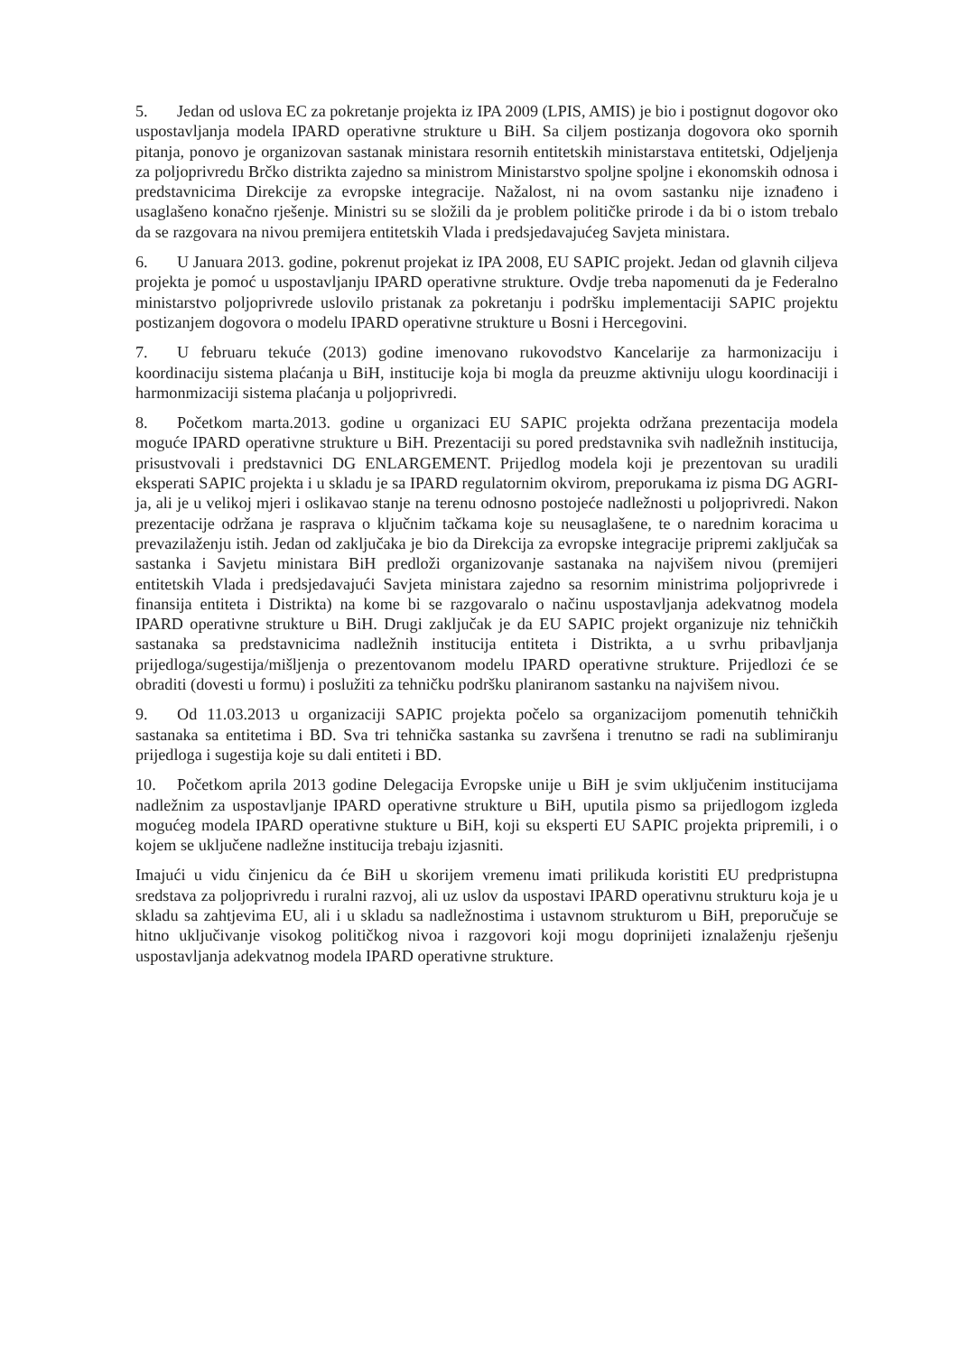5. Jedan od uslova EC za pokretanje projekta iz IPA 2009 (LPIS, AMIS) je bio i postignut dogovor oko uspostavljanja modela IPARD operativne strukture u BiH. Sa ciljem postizanja dogovora oko spornih pitanja, ponovo je organizovan sastanak ministara resornih entitetskih ministarstava entitetski, Odjeljenja za poljoprivredu Brčko distrikta zajedno sa ministrom Ministarstvo spoljne spoljne i ekonomskih odnosa i predstavnicima Direkcije za evropske integracije. Nažalost, ni na ovom sastanku nije iznađeno i usaglašeno konačno rješenje. Ministri su se složili da je problem političke prirode i da bi o istom trebalo da se razgovara na nivou premijera entitetskih Vlada i predsjedavajućeg Savjeta ministara.
6. U Januara 2013. godine, pokrenut projekat iz IPA 2008, EU SAPIC projekt. Jedan od glavnih ciljeva projekta je pomoć u uspostavljanju IPARD operativne strukture. Ovdje treba napomenuti da je Federalno ministarstvo poljoprivrede uslovilo pristanak za pokretanju i podršku implementaciji SAPIC projektu postizanjem dogovora o modelu IPARD operativne strukture u Bosni i Hercegovini.
7. U februaru tekuće (2013) godine imenovano rukovodstvo Kancelarije za harmonizaciju i koordinaciju sistema plaćanja u BiH, institucije koja bi mogla da preuzme aktivniju ulogu koordinaciji i harmonmizaciji sistema plaćanja u poljoprivredi.
8. Početkom marta.2013. godine u organizaci EU SAPIC projekta održana prezentacija modela moguće IPARD operativne strukture u BiH. Prezentaciji su pored predstavnika svih nadležnih institucija, prisustvovali i predstavnici DG ENLARGEMENT. Prijedlog modela koji je prezentovan su uradili eksperati SAPIC projekta i u skladu je sa IPARD regulatornim okvirom, preporukama iz pisma DG AGRI-ja, ali je u velikoj mjeri i oslikavao stanje na terenu odnosno postojeće nadležnosti u poljoprivredi. Nakon prezentacije održana je rasprava o ključnim tačkama koje su neusaglašene, te o narednim koracima u prevazilaženju istih. Jedan od zaključaka je bio da Direkcija za evropske integracije pripremi zaključak sa sastanka i Savjetu ministara BiH predloži organizovanje sastanaka na najvišem nivou (premijeri entitetskih Vlada i predsjedavajući Savjeta ministara zajedno sa resornim ministrima poljoprivrede i finansija entiteta i Distrikta) na kome bi se razgovaralo o načinu uspostavljanja adekvatnog modela IPARD operativne strukture u BiH. Drugi zaključak je da EU SAPIC projekt organizuje niz tehničkih sastanaka sa predstavnicima nadležnih institucija entiteta i Distrikta, a u svrhu pribavljanja prijedloga/sugestija/mišljenja o prezentovanom modelu IPARD operativne strukture. Prijedlozi će se obraditi (dovesti u formu) i poslužiti za tehničku podršku planiranom sastanku na najvišem nivou.
9. Od 11.03.2013 u organizaciji SAPIC projekta počelo sa organizacijom pomenutih tehničkih sastanaka sa entitetima i BD. Sva tri tehnička sastanka su završena i trenutno se radi na sublimiranju prijedloga i sugestija koje su dali entiteti i BD.
10. Početkom aprila 2013 godine Delegacija Evropske unije u BiH je svim uključenim institucijama nadležnim za uspostavljanje IPARD operativne strukture u BiH, uputila pismo sa prijedlogom izgleda mogućeg modela IPARD operativne stukture u BiH, koji su eksperti EU SAPIC projekta pripremili, i o kojem se uključene nadležne institucija trebaju izjasniti.
Imajući u vidu činjenicu da će BiH u skorijem vremenu imati prilikuda koristiti EU predpristupna sredstava za poljoprivredu i ruralni razvoj, ali uz uslov da uspostavi IPARD operativnu strukturu koja je u skladu sa zahtjevima EU, ali i u skladu sa nadležnostima i ustavnom strukturom u BiH, preporučuje se hitno uključivanje visokog političkog nivoa i razgovori koji mogu doprinijeti iznalaženju rješenju uspostavljanja adekvatnog modela IPARD operativne strukture.